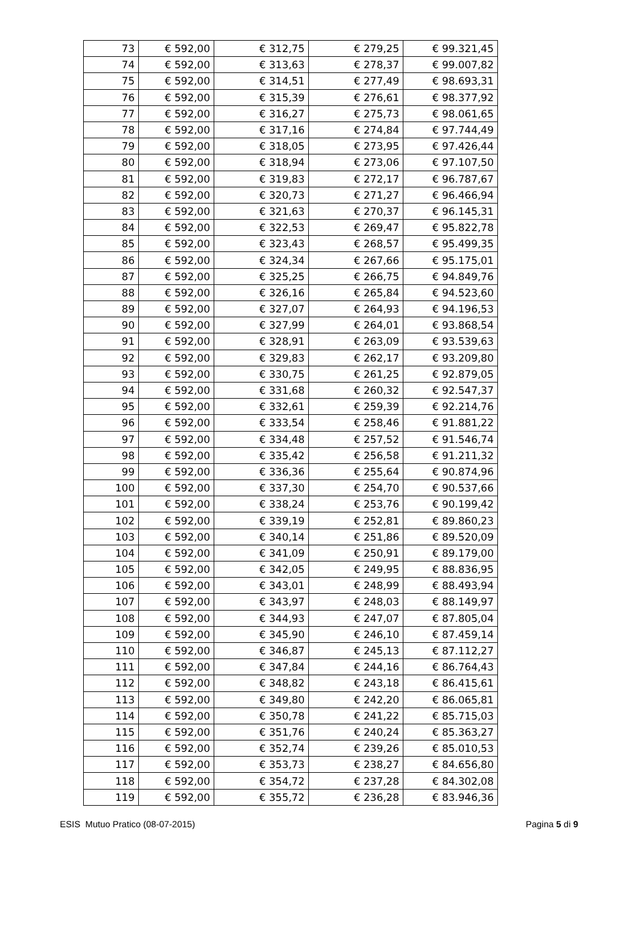| 73 | € 592,00 | € 312,75 | € 279,25 | € 99.321,45 |
| 74 | € 592,00 | € 313,63 | € 278,37 | € 99.007,82 |
| 75 | € 592,00 | € 314,51 | € 277,49 | € 98.693,31 |
| 76 | € 592,00 | € 315,39 | € 276,61 | € 98.377,92 |
| 77 | € 592,00 | € 316,27 | € 275,73 | € 98.061,65 |
| 78 | € 592,00 | € 317,16 | € 274,84 | € 97.744,49 |
| 79 | € 592,00 | € 318,05 | € 273,95 | € 97.426,44 |
| 80 | € 592,00 | € 318,94 | € 273,06 | € 97.107,50 |
| 81 | € 592,00 | € 319,83 | € 272,17 | € 96.787,67 |
| 82 | € 592,00 | € 320,73 | € 271,27 | € 96.466,94 |
| 83 | € 592,00 | € 321,63 | € 270,37 | € 96.145,31 |
| 84 | € 592,00 | € 322,53 | € 269,47 | € 95.822,78 |
| 85 | € 592,00 | € 323,43 | € 268,57 | € 95.499,35 |
| 86 | € 592,00 | € 324,34 | € 267,66 | € 95.175,01 |
| 87 | € 592,00 | € 325,25 | € 266,75 | € 94.849,76 |
| 88 | € 592,00 | € 326,16 | € 265,84 | € 94.523,60 |
| 89 | € 592,00 | € 327,07 | € 264,93 | € 94.196,53 |
| 90 | € 592,00 | € 327,99 | € 264,01 | € 93.868,54 |
| 91 | € 592,00 | € 328,91 | € 263,09 | € 93.539,63 |
| 92 | € 592,00 | € 329,83 | € 262,17 | € 93.209,80 |
| 93 | € 592,00 | € 330,75 | € 261,25 | € 92.879,05 |
| 94 | € 592,00 | € 331,68 | € 260,32 | € 92.547,37 |
| 95 | € 592,00 | € 332,61 | € 259,39 | € 92.214,76 |
| 96 | € 592,00 | € 333,54 | € 258,46 | € 91.881,22 |
| 97 | € 592,00 | € 334,48 | € 257,52 | € 91.546,74 |
| 98 | € 592,00 | € 335,42 | € 256,58 | € 91.211,32 |
| 99 | € 592,00 | € 336,36 | € 255,64 | € 90.874,96 |
| 100 | € 592,00 | € 337,30 | € 254,70 | € 90.537,66 |
| 101 | € 592,00 | € 338,24 | € 253,76 | € 90.199,42 |
| 102 | € 592,00 | € 339,19 | € 252,81 | € 89.860,23 |
| 103 | € 592,00 | € 340,14 | € 251,86 | € 89.520,09 |
| 104 | € 592,00 | € 341,09 | € 250,91 | € 89.179,00 |
| 105 | € 592,00 | € 342,05 | € 249,95 | € 88.836,95 |
| 106 | € 592,00 | € 343,01 | € 248,99 | € 88.493,94 |
| 107 | € 592,00 | € 343,97 | € 248,03 | € 88.149,97 |
| 108 | € 592,00 | € 344,93 | € 247,07 | € 87.805,04 |
| 109 | € 592,00 | € 345,90 | € 246,10 | € 87.459,14 |
| 110 | € 592,00 | € 346,87 | € 245,13 | € 87.112,27 |
| 111 | € 592,00 | € 347,84 | € 244,16 | € 86.764,43 |
| 112 | € 592,00 | € 348,82 | € 243,18 | € 86.415,61 |
| 113 | € 592,00 | € 349,80 | € 242,20 | € 86.065,81 |
| 114 | € 592,00 | € 350,78 | € 241,22 | € 85.715,03 |
| 115 | € 592,00 | € 351,76 | € 240,24 | € 85.363,27 |
| 116 | € 592,00 | € 352,74 | € 239,26 | € 85.010,53 |
| 117 | € 592,00 | € 353,73 | € 238,27 | € 84.656,80 |
| 118 | € 592,00 | € 354,72 | € 237,28 | € 84.302,08 |
| 119 | € 592,00 | € 355,72 | € 236,28 | € 83.946,36 |
ESIS Mutuo Pratico (08-07-2015) Pagina 5 di 9